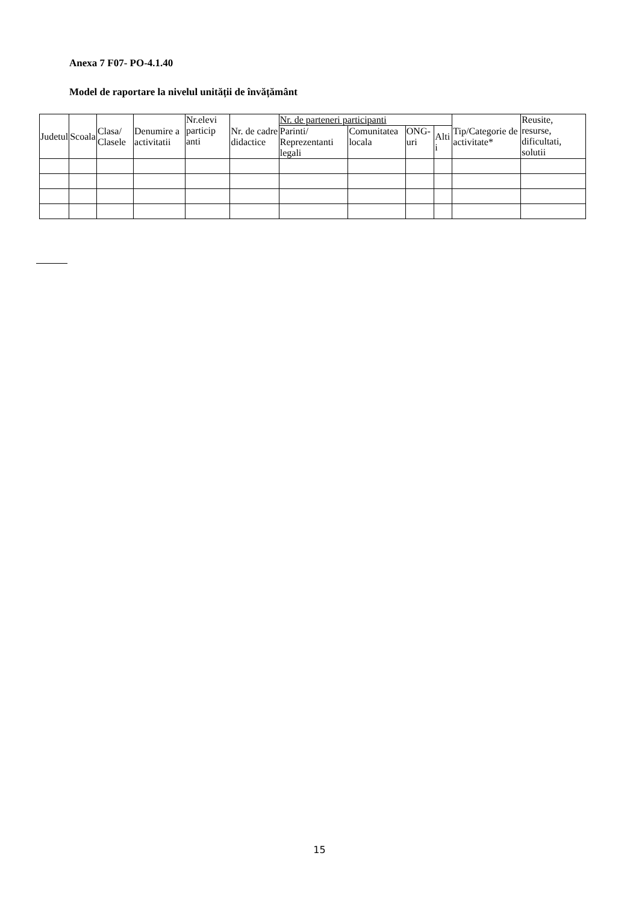Anexa 7 F07- PO-4.1.40
Model de raportare la nivelul unității de învățământ
| Judetul | Scoala | Clasa/ Clasele | Denumire a activitatii | Nr.elevi particip anti | Nr. de cadre didactice | Nr. de parteneri participanti | | | | Tip/Categorie de activitate* | Reusite, resurse, dificultati, solutii |
| --- | --- | --- | --- | --- | --- | --- | --- | --- | --- | --- | --- |
| | | | | | | Parinti/ Reprezentanti legali | Comunitatea locala | ONG-uri | Alti i | | |
15